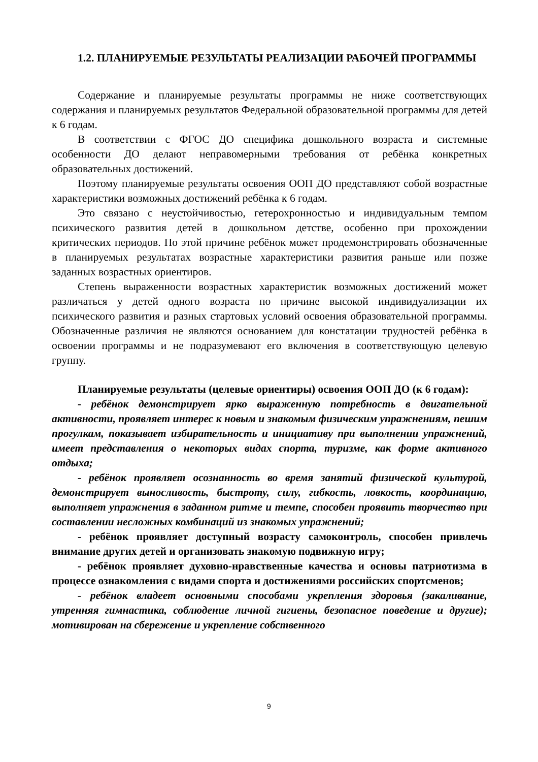1.2. ПЛАНИРУЕМЫЕ РЕЗУЛЬТАТЫ РЕАЛИЗАЦИИ РАБОЧЕЙ ПРОГРАММЫ
Содержание и планируемые результаты программы не ниже соответствующих содержания и планируемых результатов Федеральной образовательной программы для детей к 6 годам.
В соответствии с ФГОС ДО специфика дошкольного возраста и системные особенности ДО делают неправомерными требования от ребёнка конкретных образовательных достижений.
Поэтому планируемые результаты освоения ООП ДО представляют собой возрастные характеристики возможных достижений ребёнка к 6 годам.
Это связано с неустойчивостью, гетерохронностью и индивидуальным темпом психического развития детей в дошкольном детстве, особенно при прохождении критических периодов. По этой причине ребёнок может продемонстрировать обозначенные в планируемых результатах возрастные характеристики развития раньше или позже заданных возрастных ориентиров.
Степень выраженности возрастных характеристик возможных достижений может различаться у детей одного возраста по причине высокой индивидуализации их психического развития и разных стартовых условий освоения образовательной программы. Обозначенные различия не являются основанием для констатации трудностей ребёнка в освоении программы и не подразумевают его включения в соответствующую целевую группу.
Планируемые результаты (целевые ориентиры) освоения ООП ДО (к 6 годам):
- ребёнок демонстрирует ярко выраженную потребность в двигательной активности, проявляет интерес к новым и знакомым физическим упражнениям, пешим прогулкам, показывает избирательность и инициативу при выполнении упражнений, имеет представления о некоторых видах спорта, туризме, как форме активного отдыха;
- ребёнок проявляет осознанность во время занятий физической культурой, демонстрирует выносливость, быстроту, силу, гибкость, ловкость, координацию, выполняет упражнения в заданном ритме и темпе, способен проявить творчество при составлении несложных комбинаций из знакомых упражнений;
- ребёнок проявляет доступный возрасту самоконтроль, способен привлечь внимание других детей и организовать знакомую подвижную игру;
- ребёнок проявляет духовно-нравственные качества и основы патриотизма в процессе ознакомления с видами спорта и достижениями российских спортсменов;
- ребёнок владеет основными способами укрепления здоровья (закаливание, утренняя гимнастика, соблюдение личной гигиены, безопасное поведение и другие); мотивирован на сбережение и укрепление собственного
9